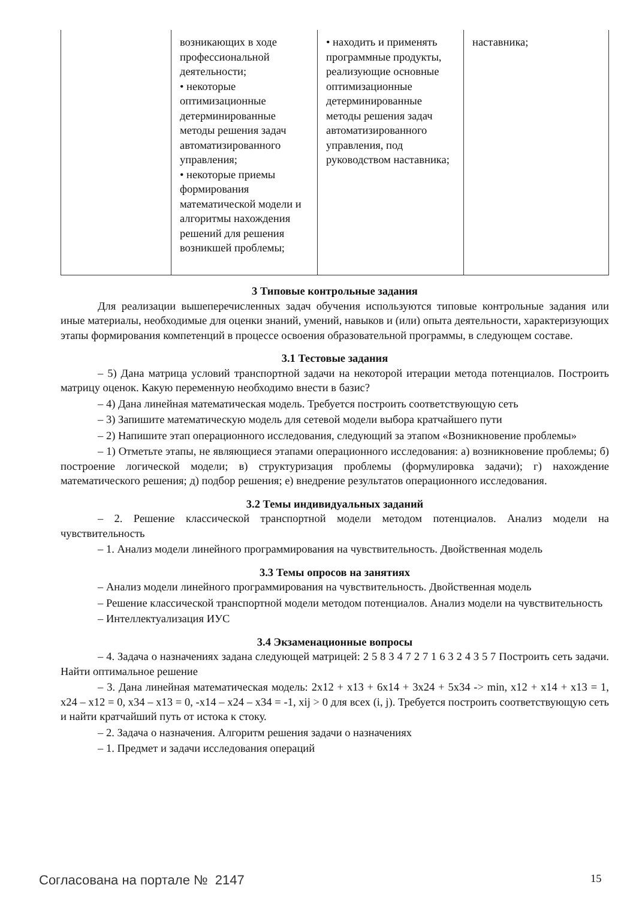| | возникающих в ходе профессиональной деятельности; • некоторые оптимизационные детерминированные методы решения задач автоматизированного управления; • некоторые приемы формирования математической модели и алгоритмы нахождения решений для решения возникшей проблемы; | • находить и применять программные продукты, реализующие основные оптимизационные детерминированные методы решения задач автоматизированного управления, под руководством наставника; | наставника; |
3 Типовые контрольные задания
Для реализации вышеперечисленных задач обучения используются типовые контрольные задания или иные материалы, необходимые для оценки знаний, умений, навыков и (или) опыта деятельности, характеризующих этапы формирования компетенций в процессе освоения образовательной программы, в следующем составе.
3.1 Тестовые задания
– 5) Дана матрица условий транспортной задачи на некоторой итерации метода потенциалов. Построить матрицу оценок. Какую переменную необходимо внести в базис?
– 4) Дана линейная математическая модель. Требуется построить соответствующую сеть
– 3) Запишите математическую модель для сетевой модели выбора кратчайшего пути
– 2) Напишите этап операционного исследования, следующий за этапом «Возникновение проблемы»
– 1) Отметьте этапы, не являющиеся этапами операционного исследования: а) возникновение проблемы; б) построение логической модели; в) структуризация проблемы (формулировка задачи); г) нахождение математического решения; д) подбор решения; е) внедрение результатов операционного исследования.
3.2 Темы индивидуальных заданий
– 2. Решение классической транспортной модели методом потенциалов. Анализ модели на чувствительность
– 1. Анализ модели линейного программирования на чувствительность. Двойственная модель
3.3 Темы опросов на занятиях
– Анализ модели линейного программирования на чувствительность. Двойственная модель
– Решение классической транспортной модели методом потенциалов. Анализ модели на чувствительность
– Интеллектуализация ИУС
3.4 Экзаменационные вопросы
– 4. Задача о назначениях задана следующей матрицей: 2 5 8 3 4 7 2 7 1 6 3 2 4 3 5 7 Построить сеть задачи. Найти оптимальное решение
– 3. Дана линейная математическая модель: 2x12 + x13 + 6x14 + 3x24 + 5x34 -> min, x12 + x14 + x13 = 1, x24 – x12 = 0, x34 – x13 = 0, -x14 – x24 – x34 = -1, xij > 0 для всех (i, j). Требуется построить соответствующую сеть и найти кратчайший путь от истока к стоку.
– 2. Задача о назначения. Алгоритм решения задачи о назначениях
– 1. Предмет и задачи исследования операций
Согласована на портале № 2147 15